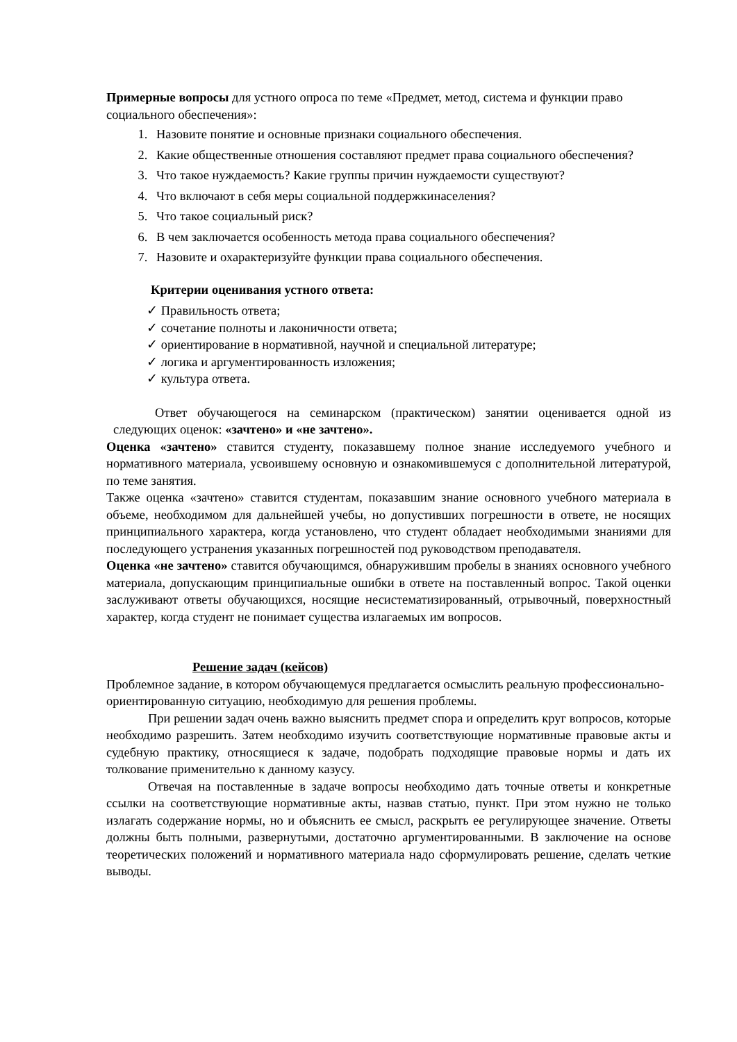Примерные вопросы для устного опроса по теме «Предмет, метод, система и функции право социального обеспечения»:
1. Назовите понятие и основные признаки социального обеспечения.
2. Какие общественные отношения составляют предмет права социального обеспечения?
3. Что такое нуждаемость? Какие группы причин нуждаемости существуют?
4. Что включают в себя меры социальной поддержкинаселения?
5. Что такое социальный риск?
6. В чем заключается особенность метода права социального обеспечения?
7. Назовите и охарактеризуйте функции права социального обеспечения.
Критерии оценивания устного ответа:
✓ Правильность ответа;
✓ сочетание полноты и лаконичности ответа;
✓ ориентирование в нормативной, научной и специальной литературе;
✓ логика и аргументированность изложения;
✓ культура ответа.
Ответ обучающегося на семинарском (практическом) занятии оценивается одной из следующих оценок: «зачтено» и «не зачтено».
Оценка «зачтено» ставится студенту, показавшему полное знание исследуемого учебного и нормативного материала, усвоившему основную и ознакомившемуся с дополнительной литературой, по теме занятия.
Также оценка «зачтено» ставится студентам, показавшим знание основного учебного материала в объеме, необходимом для дальнейшей учебы, но допустивших погрешности в ответе, не носящих принципиального характера, когда установлено, что студент обладает необходимыми знаниями для последующего устранения указанных погрешностей под руководством преподавателя.
Оценка «не зачтено» ставится обучающимся, обнаружившим пробелы в знаниях основного учебного материала, допускающим принципиальные ошибки в ответе на поставленный вопрос. Такой оценки заслуживают ответы обучающихся, носящие несистематизированный, отрывочный, поверхностный характер, когда студент не понимает существа излагаемых им вопросов.
Решение задач (кейсов)
Проблемное задание, в котором обучающемуся предлагается осмыслить реальную профессионально-ориентированную ситуацию, необходимую для решения проблемы.
При решении задач очень важно выяснить предмет спора и определить круг вопросов, которые необходимо разрешить. Затем необходимо изучить соответствующие нормативные правовые акты и судебную практику, относящиеся к задаче, подобрать подходящие правовые нормы и дать их толкование применительно к данному казусу.
Отвечая на поставленные в задаче вопросы необходимо дать точные ответы и конкретные ссылки на соответствующие нормативные акты, назвав статью, пункт. При этом нужно не только излагать содержание нормы, но и объяснить ее смысл, раскрыть ее регулирующее значение. Ответы должны быть полными, развернутыми, достаточно аргументированными. В заключение на основе теоретических положений и нормативного материала надо сформулировать решение, сделать четкие выводы.